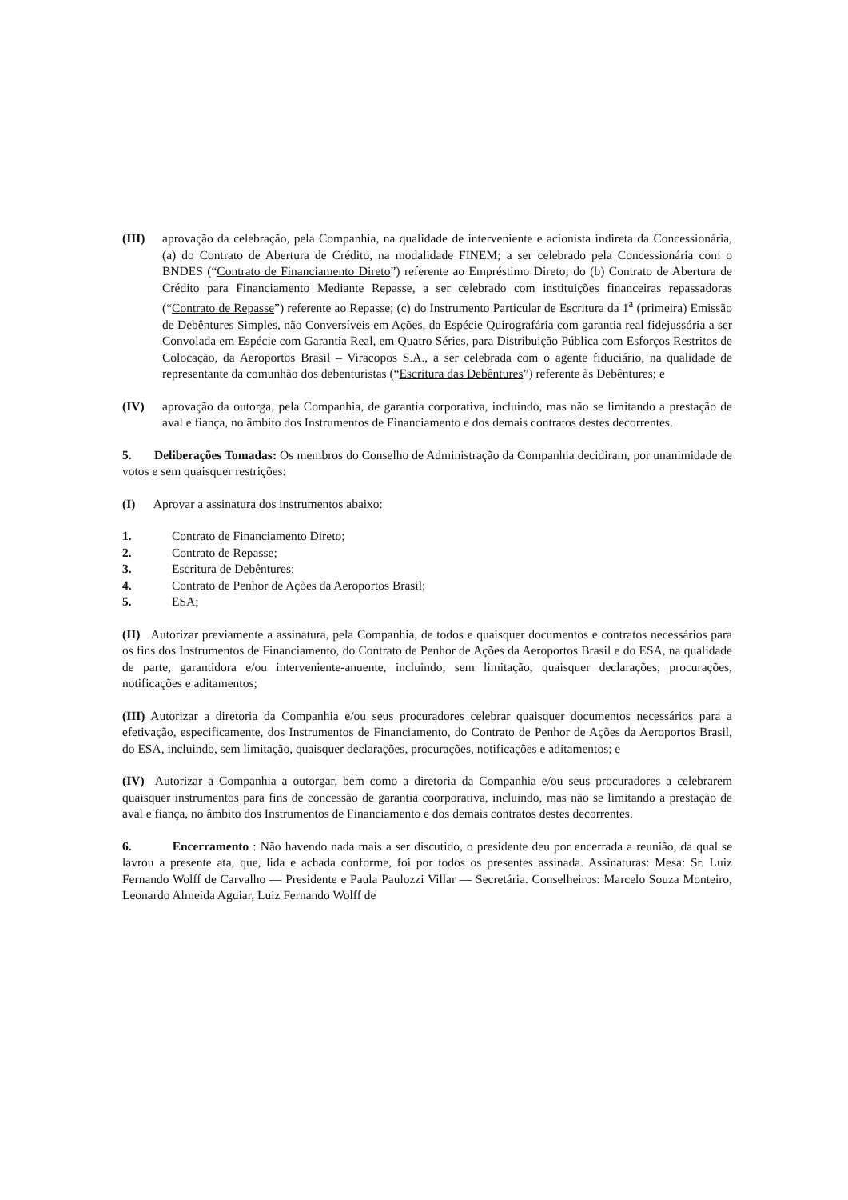(III) aprovação da celebração, pela Companhia, na qualidade de interveniente e acionista indireta da Concessionária, (a) do Contrato de Abertura de Crédito, na modalidade FINEM; a ser celebrado pela Concessionária com o BNDES (“Contrato de Financiamento Direto”) referente ao Empréstimo Direto; do (b) Contrato de Abertura de Crédito para Financiamento Mediante Repasse, a ser celebrado com instituições financeiras repassadoras (“Contrato de Repasse”) referente ao Repasse; (c) do Instrumento Particular de Escritura da 1<sup>a</sup> (primeira) Emissão de Debêntures Simples, não Conversíveis em Ações, da Espécie Quirografária com garantia real fidejussória a ser Convolada em Espécie com Garantia Real, em Quatro Séries, para Distribuição Pública com Esforços Restritos de Colocação, da Aeroportos Brasil – Viracopos S.A., a ser celebrada com o agente fiduciário, na qualidade de representante da comunhão dos debenturistas (“Escritura das Debêntures”) referente às Debêntures; e
(IV) aprovação da outorga, pela Companhia, de garantia corporativa, incluindo, mas não se limitando a prestação de aval e fiança, no âmbito dos Instrumentos de Financiamento e dos demais contratos destes decorrentes.
5. Deliberações Tomadas: Os membros do Conselho de Administração da Companhia decidiram, por unanimidade de votos e sem quaisquer restrições:
(I) Aprovar a assinatura dos instrumentos abaixo:
1. Contrato de Financiamento Direto;
2. Contrato de Repasse;
3. Escritura de Debêntures;
4. Contrato de Penhor de Ações da Aeroportos Brasil;
5. ESA;
(II) Autorizar previamente a assinatura, pela Companhia, de todos e quaisquer documentos e contratos necessários para os fins dos Instrumentos de Financiamento, do Contrato de Penhor de Ações da Aeroportos Brasil e do ESA, na qualidade de parte, garantidora e/ou interveniente-anuente, incluindo, sem limitação, quaisquer declarações, procurações, notificações e aditamentos;
(III) Autorizar a diretoria da Companhia e/ou seus procuradores celebrar quaisquer documentos necessários para a efetivação, especificamente, dos Instrumentos de Financiamento, do Contrato de Penhor de Ações da Aeroportos Brasil, do ESA, incluindo, sem limitação, quaisquer declarações, procurações, notificações e aditamentos; e
(IV) Autorizar a Companhia a outorgar, bem como a diretoria da Companhia e/ou seus procuradores a celebrarem quaisquer instrumentos para fins de concessão de garantia coorporativa, incluindo, mas não se limitando a prestação de aval e fiança, no âmbito dos Instrumentos de Financiamento e dos demais contratos destes decorrentes.
6. Encerramento : Não havendo nada mais a ser discutido, o presidente deu por encerrada a reunião, da qual se lavrou a presente ata, que, lida e achada conforme, foi por todos os presentes assinada. Assinaturas: Mesa: Sr. Luiz Fernando Wolff de Carvalho — Presidente e Paula Paulozzi Villar — Secretária. Conselheiros: Marcelo Souza Monteiro, Leonardo Almeida Aguiar, Luiz Fernando Wolff de